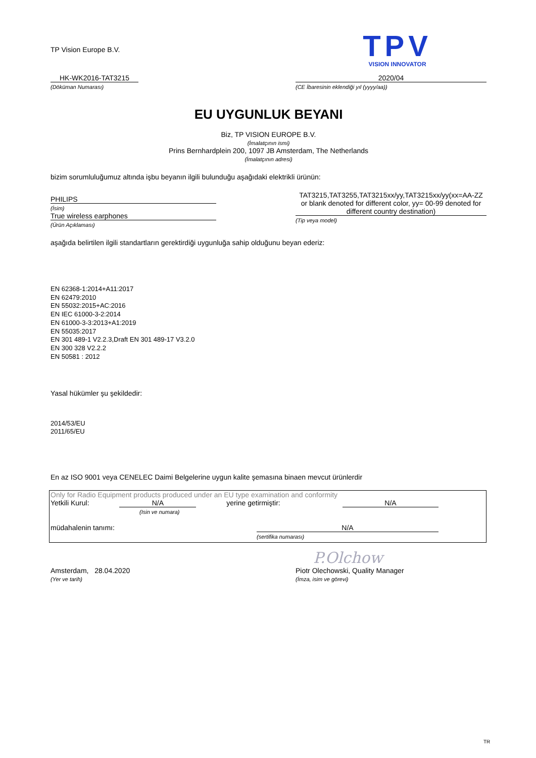TP Vision Europe B.V.
TPV
VISION INNOVATOR
HK-WK2016-TAT3215
(Döküman Numarası)
2020/04
(CE İbaresinin eklendiği yıl (yyyy/aa))
EU UYGUNLUK BEYANI
Biz, TP VISION EUROPE B.V.
(İmalatçının ismi)
Prins Bernhardplein 200, 1097 JB Amsterdam, The Netherlands
(İmalatçının adresi)
bizim sorumluluğumuz altında işbu beyanın ilgili bulunduğu aşağıdaki elektrikli ürünün:
PHILIPS
(İsim)
True wireless earphones
(Ürün Açıklaması)
TAT3215,TAT3255,TAT3215xx/yy,TAT3215xx/yy(xx=AA-ZZ or blank denoted for different color, yy= 00-99 denoted for different country destination)
(Tip veya model)
aşağıda belirtilen ilgili standartların gerektirdiği uygunluğa sahip olduğunu beyan ederiz:
EN 62368-1:2014+A11:2017
EN 62479:2010
EN 55032:2015+AC:2016
EN IEC 61000-3-2:2014
EN 61000-3-3:2013+A1:2019
EN 55035:2017
EN 301 489-1 V2.2.3,Draft EN 301 489-17 V3.2.0
EN 300 328 V2.2.2
EN 50581 : 2012
Yasal hükümler şu şekildedir:
2014/53/EU
2011/65/EU
En az ISO 9001 veya CENELEC Daimi Belgelerine uygun kalite şemasına binaen mevcut ürünlerdir
Only for Radio Equipment products produced under an EU type examination and conformity
Yetkili Kurul: N/A yerine getirmiştir: N/A
(Isin ve numara)
müdahalenin tanımı: N/A
(sertifika numarası)
P.Olchow
Amsterdam, 28.04.2020
(Yer ve tarih)
Piotr Olechowski, Quality Manager
(İmza, isim ve görevi)
TR